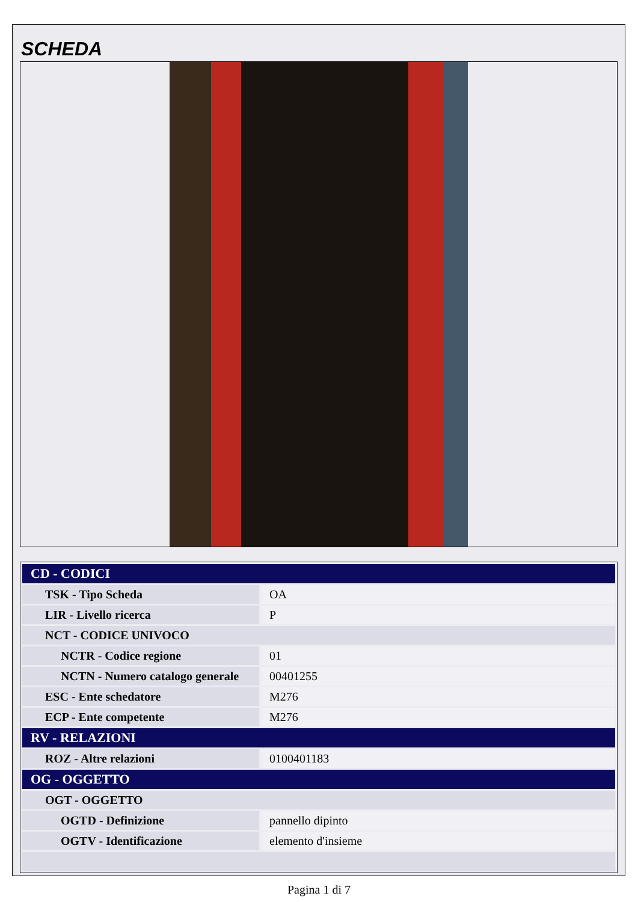SCHEDA
| CD - CODICI | |
| --- | --- |
| TSK - Tipo Scheda | OA |
| LIR - Livello ricerca | P |
| NCT - CODICE UNIVOCO | |
| NCTR - Codice regione | 01 |
| NCTN - Numero catalogo generale | 00401255 |
| ESC - Ente schedatore | M276 |
| ECP - Ente competente | M276 |
| RV - RELAZIONI | |
| ROZ - Altre relazioni | 0100401183 |
| OG - OGGETTO | |
| OGT - OGGETTO | |
| OGTD - Definizione | pannello dipinto |
| OGTV - Identificazione | elemento d'insieme |
Pagina 1 di 7